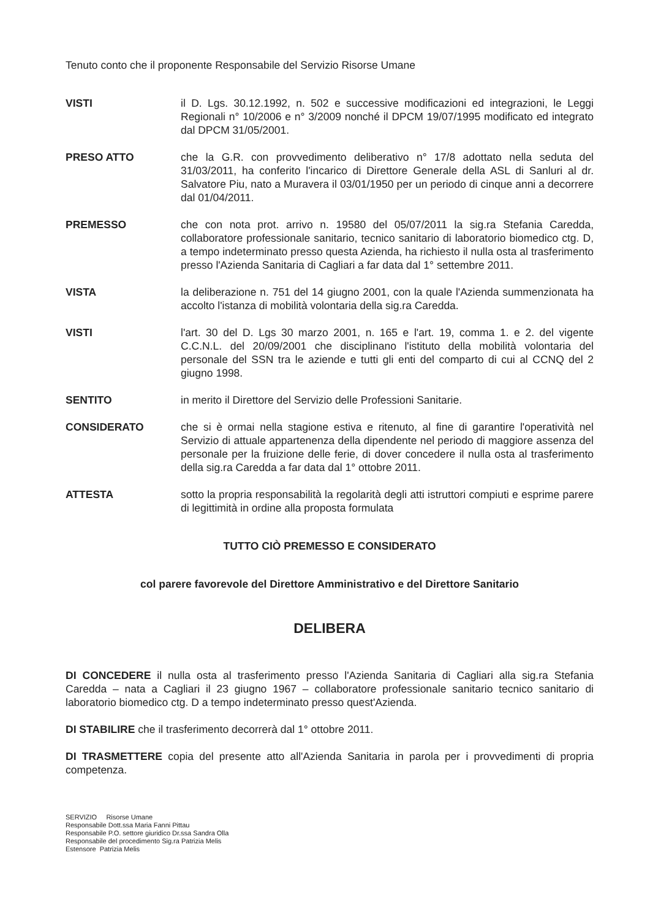Tenuto conto che il proponente Responsabile del Servizio Risorse Umane
VISTI il D. Lgs. 30.12.1992, n. 502 e successive modificazioni ed integrazioni, le Leggi Regionali n° 10/2006 e n° 3/2009 nonché il DPCM 19/07/1995 modificato ed integrato dal DPCM 31/05/2001.
PRESO ATTO che la G.R. con provvedimento deliberativo n° 17/8 adottato nella seduta del 31/03/2011, ha conferito l'incarico di Direttore Generale della ASL di Sanluri al dr. Salvatore Piu, nato a Muravera il 03/01/1950 per un periodo di cinque anni a decorrere dal 01/04/2011.
PREMESSO che con nota prot. arrivo n. 19580 del 05/07/2011 la sig.ra Stefania Caredda, collaboratore professionale sanitario, tecnico sanitario di laboratorio biomedico ctg. D, a tempo indeterminato presso questa Azienda, ha richiesto il nulla osta al trasferimento presso l'Azienda Sanitaria di Cagliari a far data dal 1° settembre 2011.
VISTA la deliberazione n. 751 del 14 giugno 2001, con la quale l'Azienda summenzionata ha accolto l'istanza di mobilità volontaria della sig.ra Caredda.
VISTI l'art. 30 del D. Lgs 30 marzo 2001, n. 165 e l'art. 19, comma 1. e 2. del vigente C.C.N.L. del 20/09/2001 che disciplinano l'istituto della mobilità volontaria del personale del SSN tra le aziende e tutti gli enti del comparto di cui al CCNQ del 2 giugno 1998.
SENTITO in merito il Direttore del Servizio delle Professioni Sanitarie.
CONSIDERATO che si è ormai nella stagione estiva e ritenuto, al fine di garantire l'operatività nel Servizio di attuale appartenenza della dipendente nel periodo di maggiore assenza del personale per la fruizione delle ferie, di dover concedere il nulla osta al trasferimento della sig.ra Caredda a far data dal 1° ottobre 2011.
ATTESTA sotto la propria responsabilità la regolarità degli atti istruttori compiuti e esprime parere di legittimità in ordine alla proposta formulata
TUTTO CIÒ PREMESSO E CONSIDERATO
col parere favorevole del Direttore Amministrativo e del Direttore Sanitario
DELIBERA
DI CONCEDERE il nulla osta al trasferimento presso l'Azienda Sanitaria di Cagliari alla sig.ra Stefania Caredda – nata a Cagliari il 23 giugno 1967 – collaboratore professionale sanitario tecnico sanitario di laboratorio biomedico ctg. D a tempo indeterminato presso quest'Azienda.
DI STABILIRE che il trasferimento decorrerà dal 1° ottobre 2011.
DI TRASMETTERE copia del presente atto all'Azienda Sanitaria in parola per i provvedimenti di propria competenza.
SERVIZIO Risorse Umane
Responsabile Dott.ssa Maria Fanni Pittau
Responsabile P.O. settore giuridico Dr.ssa Sandra Olla
Responsabile del procedimento Sig.ra Patrizia Melis
Estensore Patrizia Melis